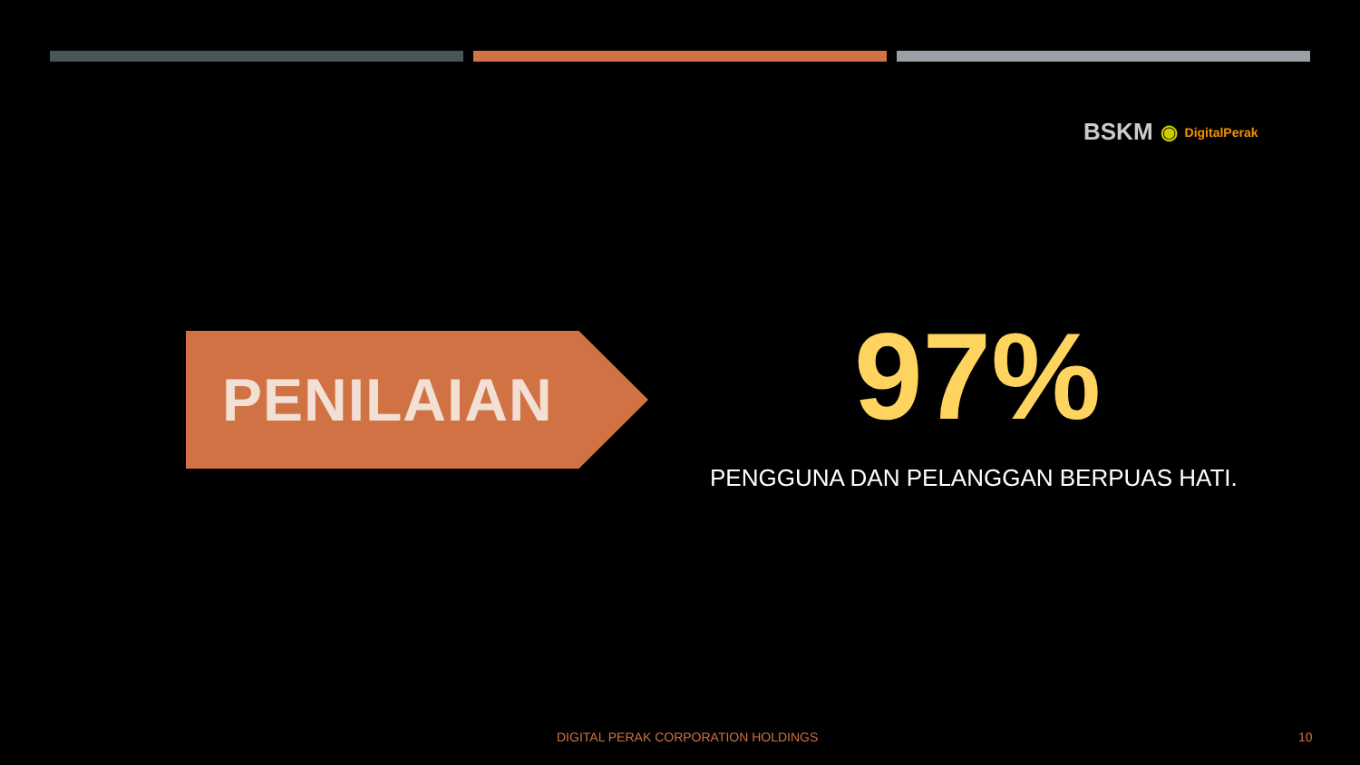BSKM ◉ DigitalPerak
PENILAIAN
97%
PENGGUNA DAN PELANGGAN BERPUAS HATI.
DIGITAL PERAK CORPORATION HOLDINGS 10